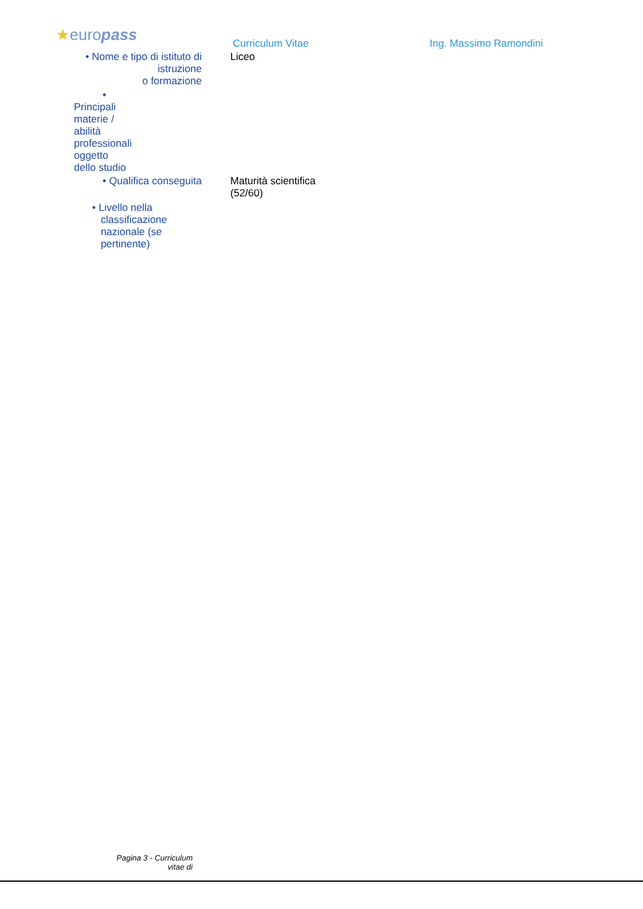★europass Curriculum Vitae Ing. Massimo Ramondini
• Nome e tipo di istituto di
istruzione
o formazione
Liceo
• Principali materie /
abilità professionali
oggetto dello studio
• Qualifica conseguita Maturità scientifica
(52/60)
• Livello nella
classificazione
nazionale (se
pertinente)
Pagina 3 - Curriculum
vitae di